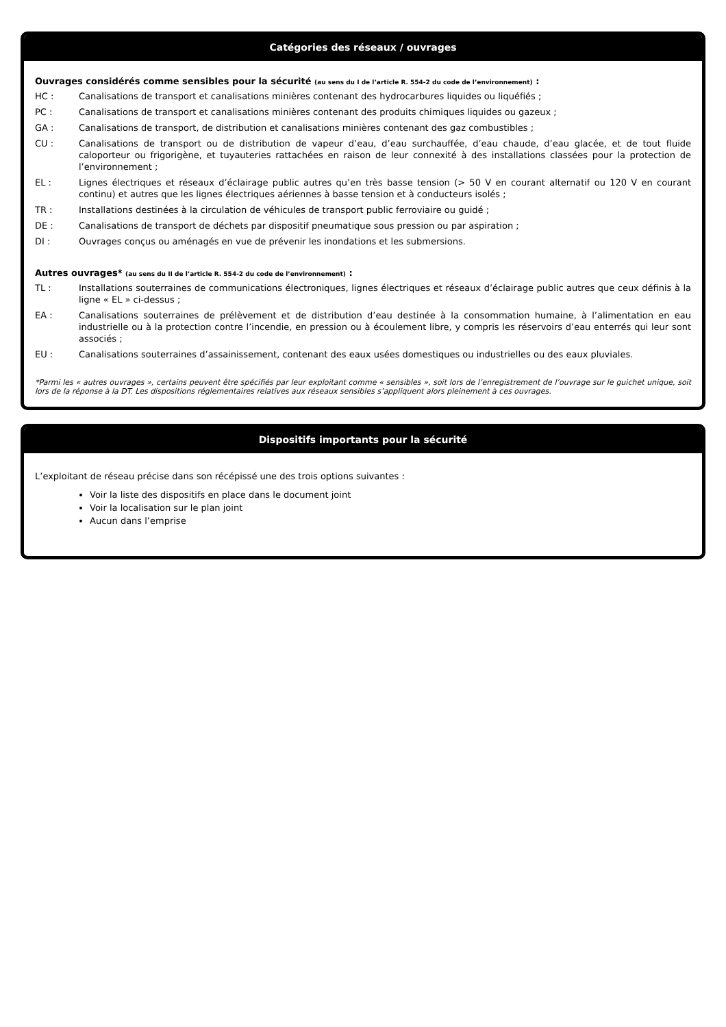Catégories des réseaux / ouvrages
Ouvrages considérés comme sensibles pour la sécurité (au sens du I de l’article R. 554-2 du code de l’environnement) :
HC : Canalisations de transport et canalisations minières contenant des hydrocarbures liquides ou liquéfiés ;
PC : Canalisations de transport et canalisations minières contenant des produits chimiques liquides ou gazeux ;
GA : Canalisations de transport, de distribution et canalisations minières contenant des gaz combustibles ;
CU : Canalisations de transport ou de distribution de vapeur d’eau, d’eau surchauffée, d’eau chaude, d’eau glacée, et de tout fluide caloporteur ou frigorigène, et tuyauteries rattachées en raison de leur connexité à des installations classées pour la protection de l’environnement ;
EL : Lignes électriques et réseaux d’éclairage public autres qu’en très basse tension (> 50 V en courant alternatif ou 120 V en courant continu) et autres que les lignes électriques aériennes à basse tension et à conducteurs isolés ;
TR : Installations destinées à la circulation de véhicules de transport public ferroviaire ou guidé ;
DE : Canalisations de transport de déchets par dispositif pneumatique sous pression ou par aspiration ;
DI : Ouvrages conçus ou aménagés en vue de prévenir les inondations et les submersions.
Autres ouvrages* (au sens du II de l’article R. 554-2 du code de l’environnement) :
TL : Installations souterraines de communications électroniques, lignes électriques et réseaux d’éclairage public autres que ceux définis à la ligne « EL » ci-dessus ;
EA : Canalisations souterraines de prélèvement et de distribution d’eau destinée à la consommation humaine, à l’alimentation en eau industrielle ou à la protection contre l’incendie, en pression ou à écoulement libre, y compris les réservoirs d’eau enterrés qui leur sont associés ;
EU : Canalisations souterraines d’assainissement, contenant des eaux usées domestiques ou industrielles ou des eaux pluviales.
*Parmi les « autres ouvrages », certains peuvent être spécifiés par leur exploitant comme « sensibles », soit lors de l’enregistrement de l’ouvrage sur le guichet unique, soit lors de la réponse à la DT. Les dispositions réglementaires relatives aux réseaux sensibles s’appliquent alors pleinement à ces ouvrages.
Dispositifs importants pour la sécurité
L’exploitant de réseau précise dans son récépissé une des trois options suivantes :
Voir la liste des dispositifs en place dans le document joint
Voir la localisation sur le plan joint
Aucun dans l’emprise